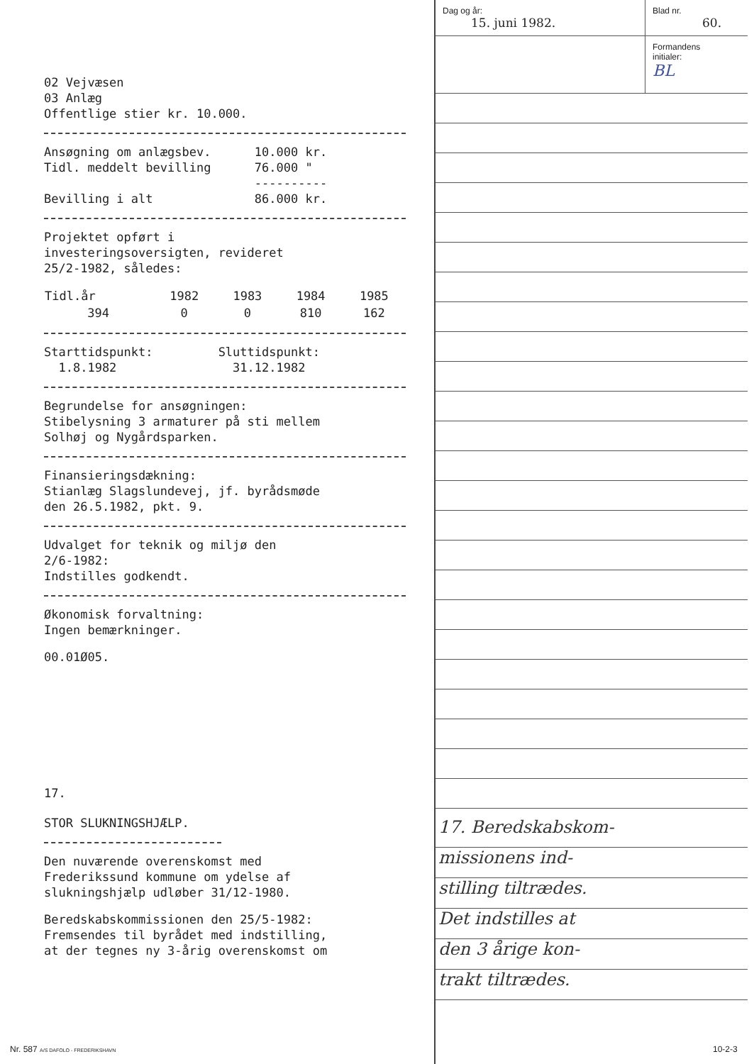02 Vejvæsen 03 Anlæg Offentlige stier kr. 10.000.
Ansøgning om anlægsbev. 10.000 kr. Tidl. meddelt bevilling 76.000 " ---------- Bevilling i alt 86.000 kr.
Projektet opført i investeringsoversigten, revideret 25/2-1982, således:
| Tidl.år | 1982 | 1983 | 1984 | 1985 |
| --- | --- | --- | --- | --- |
| 394 | 0 | 0 | 810 | 162 |
Starttidspunkt: Sluttidspunkt: 1.8.1982 31.12.1982
Begrundelse for ansøgningen: Stibelysning 3 armaturer på sti mellem Solhøj og Nygårdsparken.
Finansieringsdækning: Stianlæg Slagslundevej, jf. byrådsmøde den 26.5.1982, pkt. 9.
Udvalget for teknik og miljø den 2/6-1982: Indstilles godkendt.
Økonomisk forvaltning: Ingen bemærkninger.
00.01Ø05.
17.
STOR SLUKNINGSHJÆLP.
Den nuværende overenskomst med Frederikssund kommune om ydelse af slukningshjælp udløber 31/12-1980.
Beredskabskommissionen den 25/5-1982: Fremsendes til byrådet med indstilling, at der tegnes ny 3-årig overenskomst om
Dag og år:
15. juni 1982.
Blad nr.
60.
Formandens
initialer:
BL
17. Beredskabskom-
missionens ind-
stilling tiltrædes.
Det indstilles at
den 3 årige kon-
trakt tiltrædes.
Nr. 587 A/S DAFOLO - FREDERIKSHAVN
10-2-3